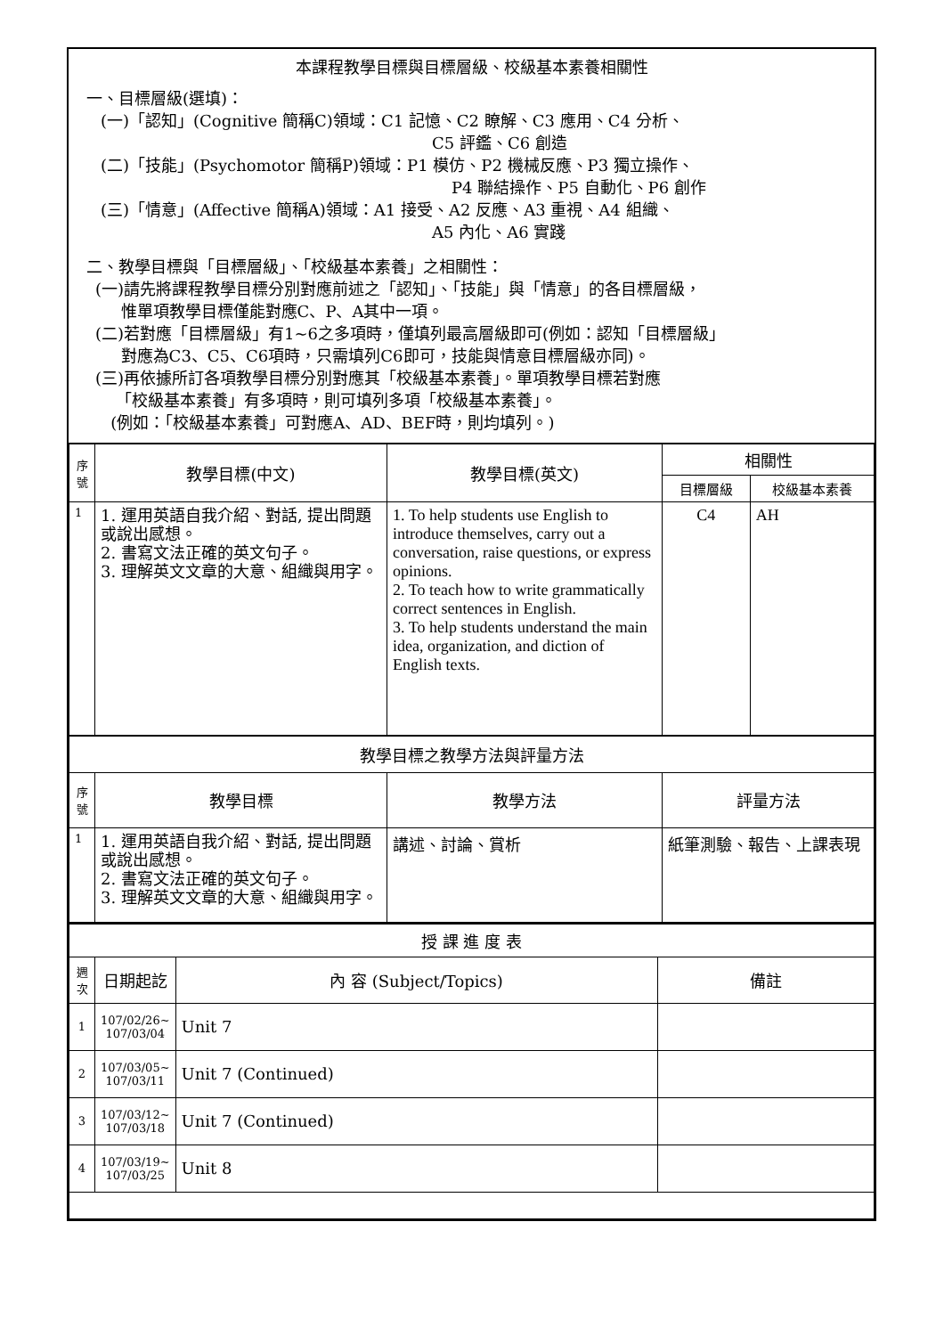本課程教學目標與目標層級、校級基本素養相關性
一、目標層級(選填)：
(一)「認知」(Cognitive 簡稱C)領域：C1 記憶、C2 瞭解、C3 應用、C4 分析、
C5 評鑑、C6 創造
(二)「技能」(Psychomotor 簡稱P)領域：P1 模仿、P2 機械反應、P3 獨立操作、
P4 聯結操作、P5 自動化、P6 創作
(三)「情意」(Affective 簡稱A)領域：A1 接受、A2 反應、A3 重視、A4 組織、
A5 內化、A6 實踐
二、教學目標與「目標層級」、「校級基本素養」之相關性：
(一)請先將課程教學目標分別對應前述之「認知」、「技能」與「情意」的各目標層級，
惟單項教學目標僅能對應C、P、A其中一項。
(二)若對應「目標層級」有1~6之多項時，僅填列最高層級即可(例如：認知「目標層級」
對應為C3、C5、C6項時，只需填列C6即可，技能與情意目標層級亦同)。
(三)再依據所訂各項教學目標分別對應其「校級基本素養」。單項教學目標若對應
「校級基本素養」有多項時，則可填列多項「校級基本素養」。
(例如：「校級基本素養」可對應A、AD、BEF時，則均填列。)
| 序號 | 教學目標(中文) | 教學目標(英文) | 相關性 | |
| --- | --- | --- | --- | --- |
| | | | 目標層級 | 校級基本素養 |
| 1 | 1. 運用英語自我介紹、對話, 提出問題或說出感想。 2. 書寫文法正確的英文句子。 3. 理解英文文章的大意、組織與用字。 | 1. To help students use English to introduce themselves, carry out a conversation, raise questions, or express opinions. 2. To teach how to write grammatically correct sentences in English. 3. To help students understand the main idea, organization, and diction of English texts. | C4 | AH |
| 教學目標之教學方法與評量方法 | | | | |
| 序號 | 教學目標 | 教學方法 | 評量方法 | |
| 1 | 1. 運用英語自我介紹、對話, 提出問題或說出感想。 2. 書寫文法正確的英文句子。 3. 理解英文文章的大意、組織與用字。 | 講述、討論、賞析 | 紙筆測驗、報告、上課表現 | |
| 授 課 進 度 表 | | | |
| 週次 | 日期起訖 | 內 容 (Subject/Topics) | 備註 |
| 1 | 107/02/26~ 107/03/04 | Unit 7 | |
| 2 | 107/03/05~ 107/03/11 | Unit 7 (Continued) | |
| 3 | 107/03/12~ 107/03/18 | Unit 7 (Continued) | |
| 4 | 107/03/19~ 107/03/25 | Unit 8 | |